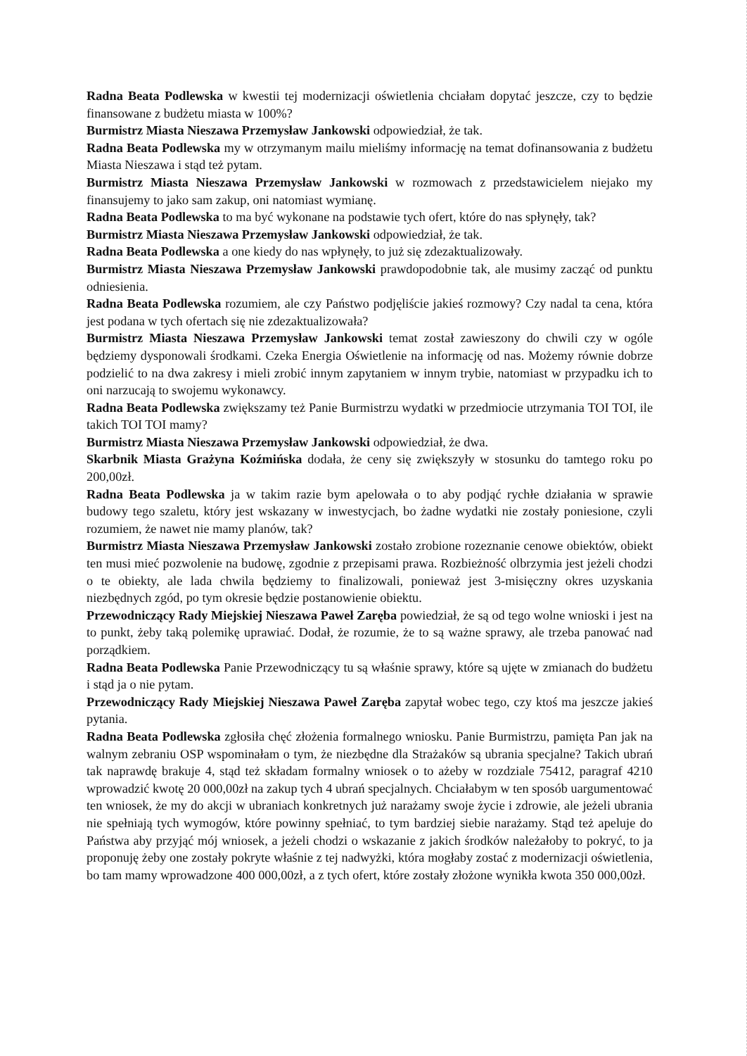Radna Beata Podlewska w kwestii tej modernizacji oświetlenia chciałam dopytać jeszcze, czy to będzie finansowane z budżetu miasta w 100%?
Burmistrz Miasta Nieszawa Przemysław Jankowski odpowiedział, że tak.
Radna Beata Podlewska my w otrzymanym mailu mieliśmy informację na temat dofinansowania z budżetu Miasta Nieszawa i stąd też pytam.
Burmistrz Miasta Nieszawa Przemysław Jankowski w rozmowach z przedstawicielem niejako my finansujemy to jako sam zakup, oni natomiast wymianę.
Radna Beata Podlewska to ma być wykonane na podstawie tych ofert, które do nas spłynęły, tak?
Burmistrz Miasta Nieszawa Przemysław Jankowski odpowiedział, że tak.
Radna Beata Podlewska a one kiedy do nas wpłynęły, to już się zdezaktualizowały.
Burmistrz Miasta Nieszawa Przemysław Jankowski prawdopodobnie tak, ale musimy zacząć od punktu odniesienia.
Radna Beata Podlewska rozumiem, ale czy Państwo podjęliście jakieś rozmowy? Czy nadal ta cena, która jest podana w tych ofertach się nie zdezaktualizowała?
Burmistrz Miasta Nieszawa Przemysław Jankowski temat został zawieszony do chwili czy w ogóle będziemy dysponowali środkami. Czeka Energia Oświetlenie na informację od nas. Możemy równie dobrze podzielić to na dwa zakresy i mieli zrobić innym zapytaniem w innym trybie, natomiast w przypadku ich to oni narzucają to swojemu wykonawcy.
Radna Beata Podlewska zwiększamy też Panie Burmistrzu wydatki w przedmiocie utrzymania TOI TOI, ile takich TOI TOI mamy?
Burmistrz Miasta Nieszawa Przemysław Jankowski odpowiedział, że dwa.
Skarbnik Miasta Grażyna Koźmińska dodała, że ceny się zwiększyły w stosunku do tamtego roku po 200,00zł.
Radna Beata Podlewska ja w takim razie bym apelowała o to aby podjąć rychłe działania w sprawie budowy tego szaletu, który jest wskazany w inwestycjach, bo żadne wydatki nie zostały poniesione, czyli rozumiem, że nawet nie mamy planów, tak?
Burmistrz Miasta Nieszawa Przemysław Jankowski zostało zrobione rozeznanie cenowe obiektów, obiekt ten musi mieć pozwolenie na budowę, zgodnie z przepisami prawa. Rozbieżność olbrzymia jest jeżeli chodzi o te obiekty, ale lada chwila będziemy to finalizowali, ponieważ jest 3-misięczny okres uzyskania niezbędnych zgód, po tym okresie będzie postanowienie obiektu.
Przewodniczący Rady Miejskiej Nieszawa Paweł Zaręba powiedział, że są od tego wolne wnioski i jest na to punkt, żeby taką polemikę uprawiać. Dodał, że rozumie, że to są ważne sprawy, ale trzeba panować nad porządkiem.
Radna Beata Podlewska Panie Przewodniczący tu są właśnie sprawy, które są ujęte w zmianach do budżetu i stąd ja o nie pytam.
Przewodniczący Rady Miejskiej Nieszawa Paweł Zaręba zapytał wobec tego, czy ktoś ma jeszcze jakieś pytania.
Radna Beata Podlewska zgłosiła chęć złożenia formalnego wniosku. Panie Burmistrzu, pamięta Pan jak na walnym zebraniu OSP wspominałam o tym, że niezbędne dla Strażaków są ubrania specjalne? Takich ubrań tak naprawdę brakuje 4, stąd też składam formalny wniosek o to ażeby w rozdziale 75412, paragraf 4210 wprowadzić kwotę 20 000,00zł na zakup tych 4 ubrań specjalnych. Chciałabym w ten sposób uargumentować ten wniosek, że my do akcji w ubraniach konkretnych już narażamy swoje życie i zdrowie, ale jeżeli ubrania nie spełniają tych wymogów, które powinny spełniać, to tym bardziej siebie narażamy. Stąd też apeluje do Państwa aby przyjąć mój wniosek, a jeżeli chodzi o wskazanie z jakich środków należałoby to pokryć, to ja proponuję żeby one zostały pokryte właśnie z tej nadwyżki, która mogłaby zostać z modernizacji oświetlenia, bo tam mamy wprowadzone 400 000,00zł, a z tych ofert, które zostały złożone wynikła kwota 350 000,00zł.